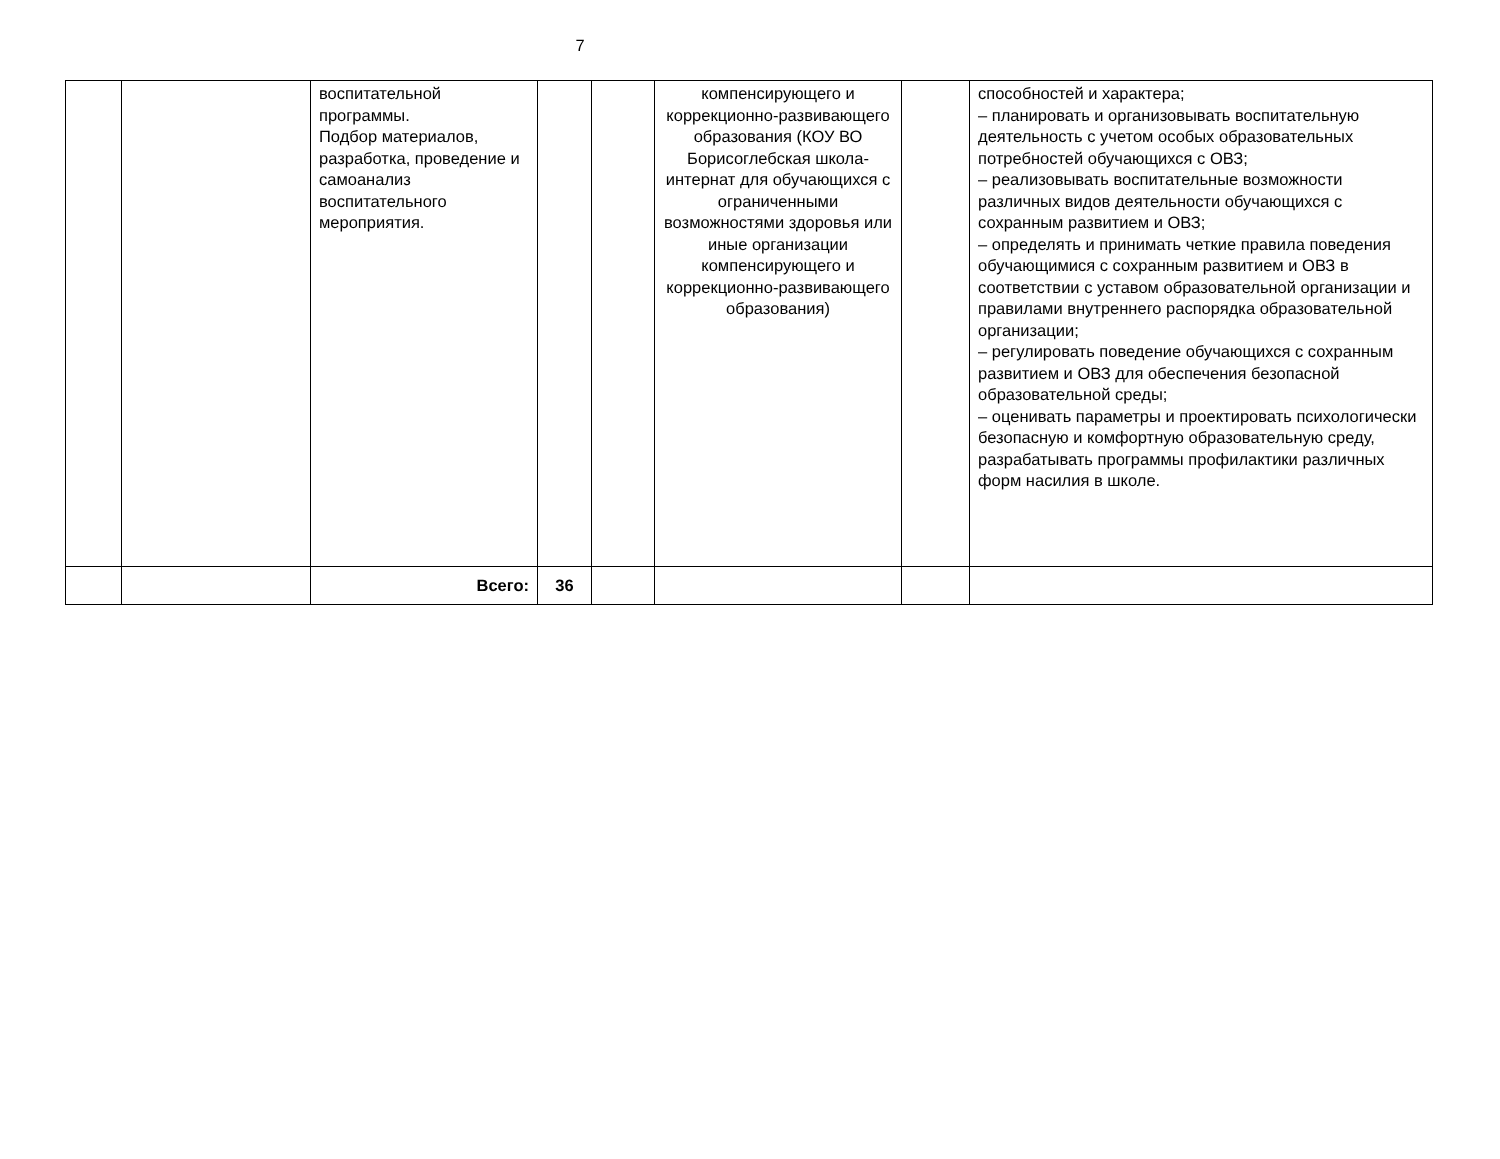7
| | | воспитательной программы. Подбор материалов, разработка, проведение и самоанализ воспитательного мероприятия. | | | компенсирующего и коррекционно-развивающего образования (КОУ ВО Борисоглебская школа-интернат для обучающихся с ограниченными возможностями здоровья или иные организации компенсирующего и коррекционно-развивающего образования) | | способностей и характера; – планировать и организовывать воспитательную деятельность с учетом особых образовательных потребностей обучающихся с ОВЗ; – реализовывать воспитательные возможности различных видов деятельности обучающихся с сохранным развитием и ОВЗ; – определять и принимать четкие правила поведения обучающимися с сохранным развитием и ОВЗ в соответствии с уставом образовательной организации и правилами внутреннего распорядка образовательной организации; – регулировать поведение обучающихся с сохранным развитием и ОВЗ для обеспечения безопасной образовательной среды; – оценивать параметры и проектировать психологически безопасную и комфортную образовательную среду, разрабатывать программы профилактики различных форм насилия в школе. |
| | | Всего: | 36 | | | | |